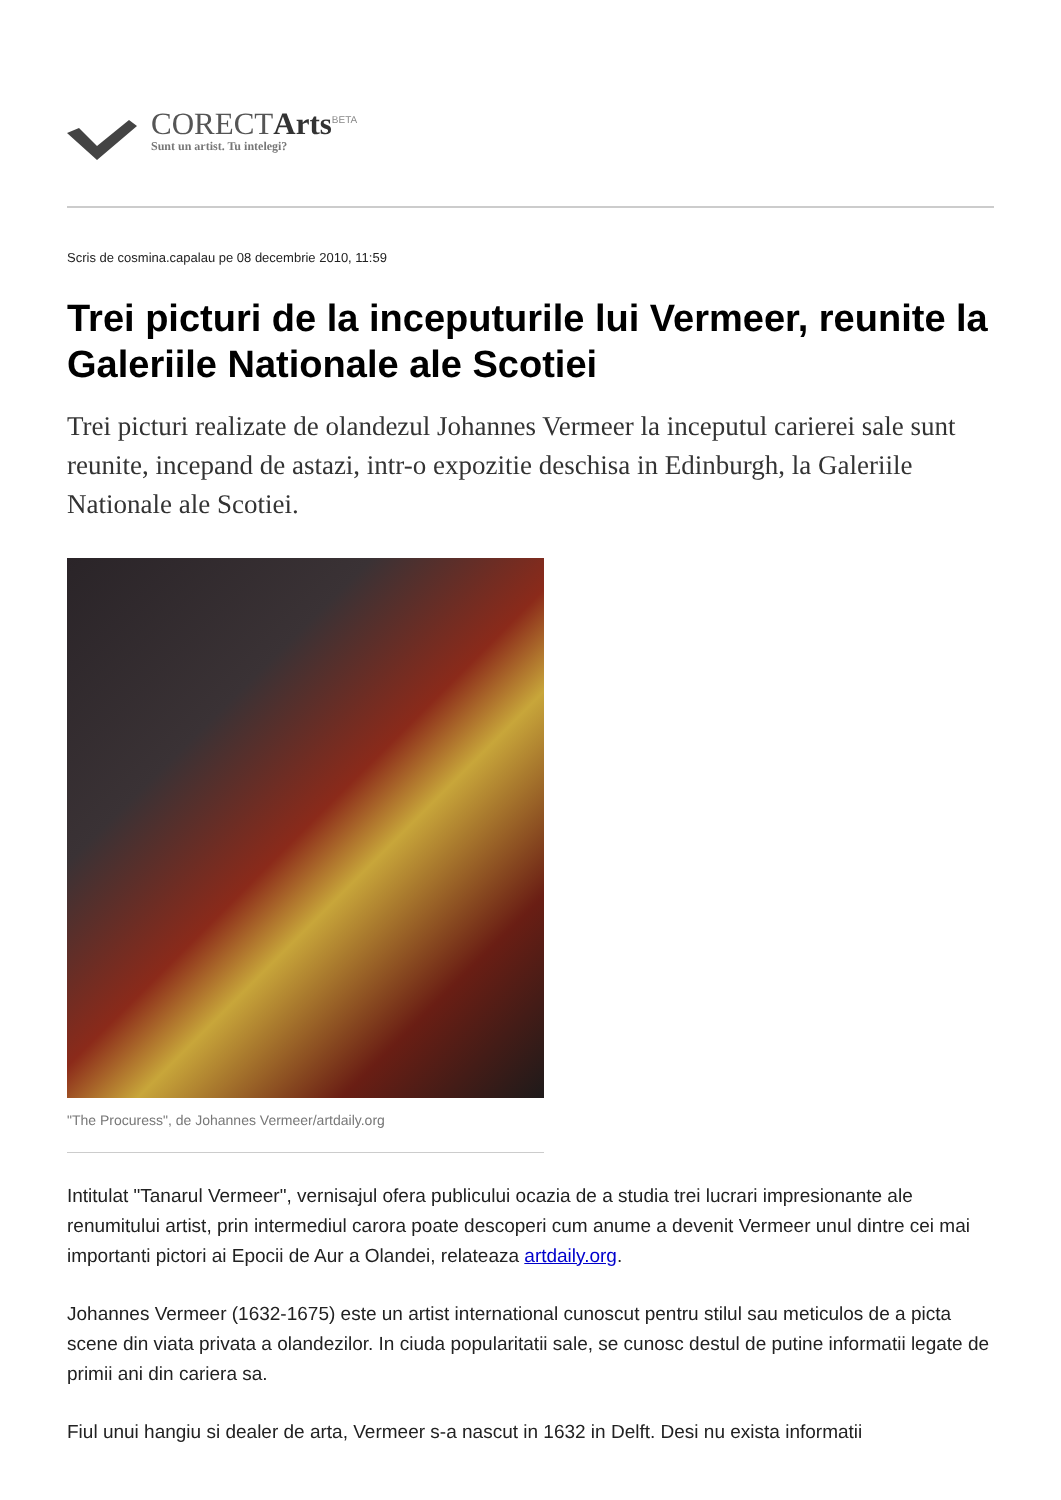CORECTArts<sup>BETA</sup>
Sunt un artist. Tu intelegi?
Scris de cosmina.capalau pe 08 decembrie 2010, 11:59
Trei picturi de la inceputurile lui Vermeer, reunite la Galeriile Nationale ale Scotiei
Trei picturi realizate de olandezul Johannes Vermeer la inceputul carierei sale sunt reunite, incepand de astazi, intr-o expozitie deschisa in Edinburgh, la Galeriile Nationale ale Scotiei.
"The Procuress", de Johannes Vermeer/artdaily.org
Intitulat "Tanarul Vermeer", vernisajul ofera publicului ocazia de a studia trei lucrari impresionante ale renumitului artist, prin intermediul carora poate descoperi cum anume a devenit Vermeer unul dintre cei mai importanti pictori ai Epocii de Aur a Olandei, relateaza artdaily.org.
Johannes Vermeer (1632-1675) este un artist international cunoscut pentru stilul sau meticulos de a picta scene din viata privata a olandezilor. In ciuda popularitatii sale, se cunosc destul de putine informatii legate de primii ani din cariera sa.
Fiul unui hangiu si dealer de arta, Vermeer s-a nascut in 1632 in Delft. Desi nu exista informatii